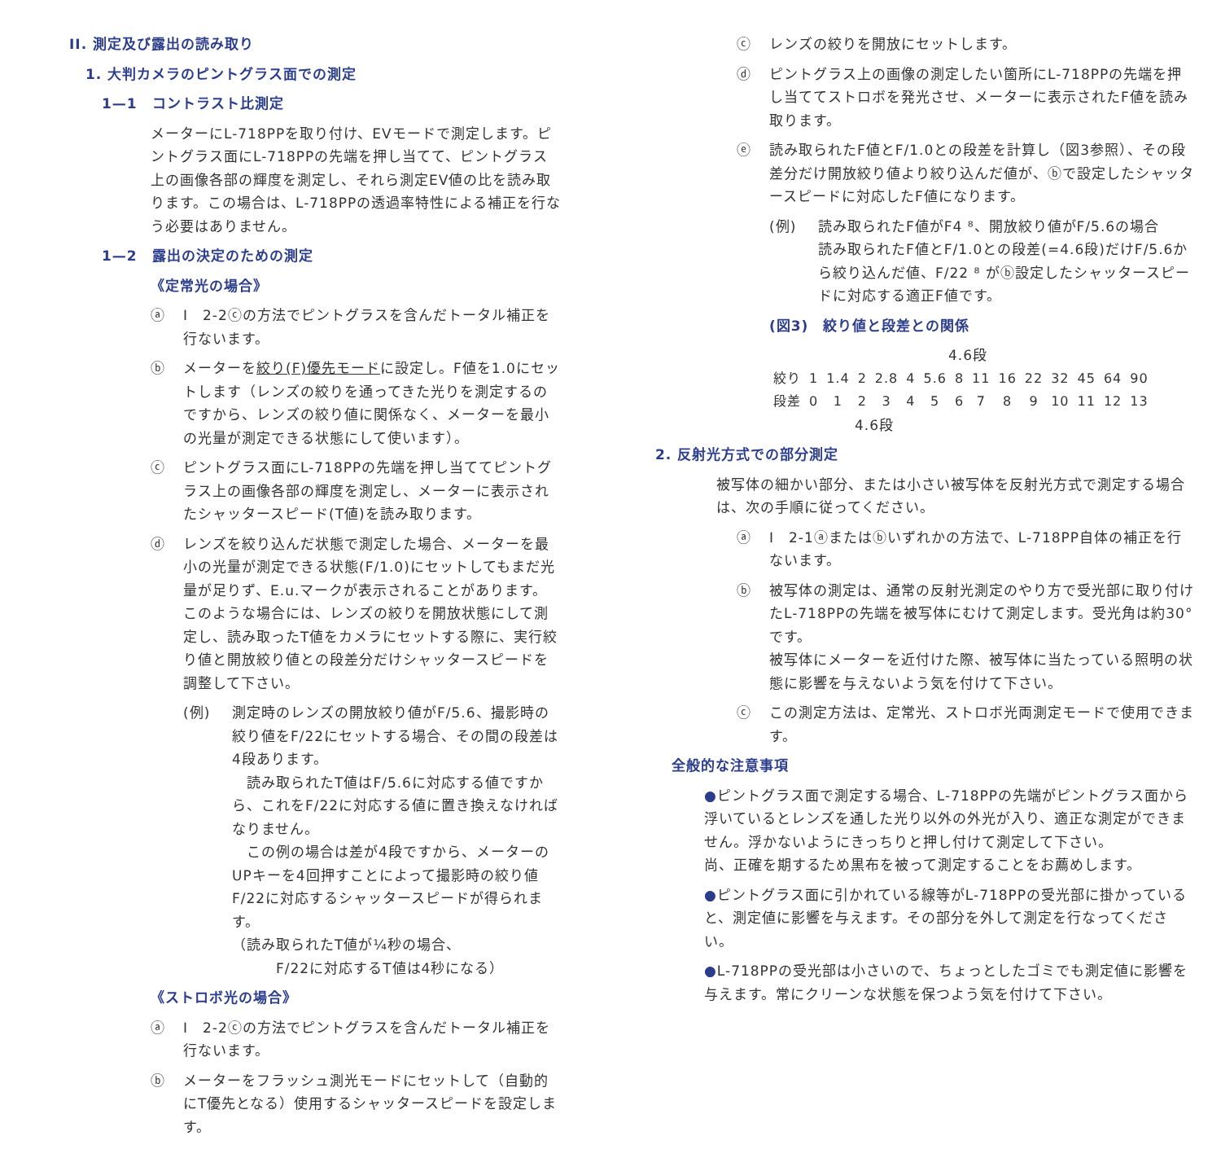II. 測定及び露出の読み取り
1. 大判カメラのピントグラス面での測定
1—1　コントラスト比測定
メーターにL-718PPを取り付け、EVモードで測定します。ピントグラス面にL-718PPの先端を押し当てて、ピントグラス上の画像各部の輝度を測定し、それら測定EV値の比を読み取ります。この場合は、L-718PPの透過率特性による補正を行なう必要はありません。
1—2　露出の決定のための測定
《定常光の場合》
ⓐ I　2-2ⓒの方法でピントグラスを含んだトータル補正を行ないます。
ⓑ メーターを絞り(F)優先モードに設定し。F値を1.0にセットします（レンズの絞りを通ってきた光りを測定するのですから、レンズの絞り値に関係なく、メーターを最小の光量が測定できる状態にして使います）。
ⓒ ピントグラス面にL-718PPの先端を押し当ててピントグラス上の画像各部の輝度を測定し、メーターに表示されたシャッタースピード(T値)を読み取ります。
ⓓ レンズを絞り込んだ状態で測定した場合、メーターを最小の光量が測定できる状態(F/1.0)にセットしてもまだ光量が足りず、E.u.マークが表示されることがあります。
このような場合には、レンズの絞りを開放状態にして測定し、読み取ったT値をカメラにセットする際に、実行絞り値と開放絞り値との段差分だけシャッタースピードを調整して下さい。
(例) 測定時のレンズの開放絞り値がF/5.6、撮影時の絞り値をF/22にセットする場合、その間の段差は4段あります。
　読み取られたT値はF/5.6に対応する値ですから、これをF/22に対応する値に置き換えなければなりません。
　この例の場合は差が4段ですから、メーターのUPキーを4回押すことによって撮影時の絞り値F/22に対応するシャッタースピードが得られます。
（読み取られたT値が¼秒の場合、
　　　F/22に対応するT値は4秒になる）
《ストロボ光の場合》
ⓐ I　2-2ⓒの方法でピントグラスを含んだトータル補正を行ないます。
ⓑ メーターをフラッシュ測光モードにセットして（自動的にT優先となる）使用するシャッタースピードを設定します。
ⓒ レンズの絞りを開放にセットします。
ⓓ ピントグラス上の画像の測定したい箇所にL-718PPの先端を押し当ててストロボを発光させ、メーターに表示されたF値を読み取ります。
ⓔ 読み取られたF値とF/1.0との段差を計算し（図3参照）、その段差分だけ開放絞り値より絞り込んだ値が、ⓑで設定したシャッタースピードに対応したF値になります。
(例) 読み取られたF値がF4 ⁸、開放絞り値がF/5.6の場合
読み取られたF値とF/1.0との段差(=4.6段)だけF/5.6から絞り込んだ値、F/22 ⁸ がⓑ設定したシャッタースピードに対応する適正F値です。
(図3)　絞り値と段差との関係
4.6段
| 絞り | 1 | 1.4 | 2 | 2.8 | 4 | 5.6 | 8 | 11 | 16 | 22 | 32 | 45 | 64 | 90 |
| 段差 | 0 | 1 | 2 | 3 | 4 | 5 | 6 | 7 | 8 | 9 | 10 | 11 | 12 | 13 |
4.6段
2. 反射光方式での部分測定
被写体の細かい部分、または小さい被写体を反射光方式で測定する場合は、次の手順に従ってください。
ⓐ I　2-1ⓐまたはⓑいずれかの方法で、L-718PP自体の補正を行ないます。
ⓑ 被写体の測定は、通常の反射光測定のやり方で受光部に取り付けたL-718PPの先端を被写体にむけて測定します。受光角は約30°です。
被写体にメーターを近付けた際、被写体に当たっている照明の状態に影響を与えないよう気を付けて下さい。
ⓒ この測定方法は、定常光、ストロボ光両測定モードで使用できます。
全般的な注意事項
●ピントグラス面で測定する場合、L-718PPの先端がピントグラス面から浮いているとレンズを通した光り以外の外光が入り、適正な測定ができません。浮かないようにきっちりと押し付けて測定して下さい。
尚、正確を期するため黒布を被って測定することをお薦めします。
●ピントグラス面に引かれている線等がL-718PPの受光部に掛かっていると、測定値に影響を与えます。その部分を外して測定を行なってください。
●L-718PPの受光部は小さいので、ちょっとしたゴミでも測定値に影響を与えます。常にクリーンな状態を保つよう気を付けて下さい。